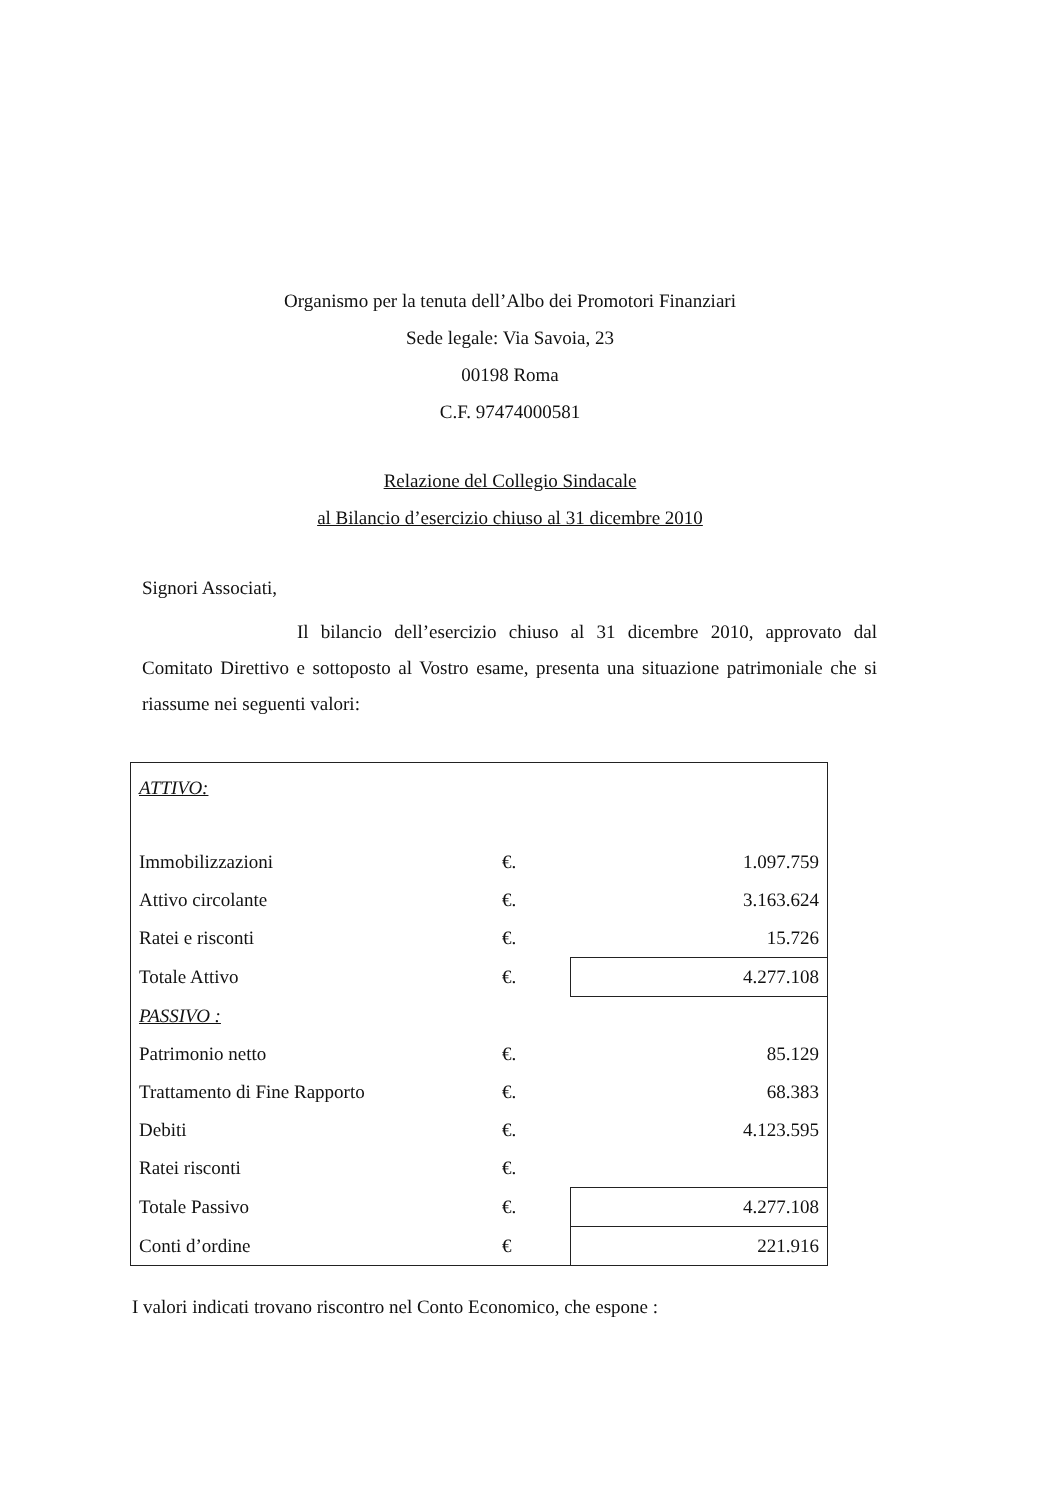Organismo per la tenuta dell’Albo dei Promotori Finanziari
Sede legale: Via Savoia, 23
00198 Roma
C.F. 97474000581
Relazione del Collegio Sindacale
al Bilancio d’esercizio chiuso al 31 dicembre 2010
Signori Associati,
Il bilancio dell’esercizio chiuso al 31 dicembre 2010, approvato dal Comitato Direttivo e sottoposto al Vostro esame, presenta una situazione patrimoniale che si riassume nei seguenti valori:
| ATTIVO: | | |
| Immobilizzazioni | €. | 1.097.759 |
| Attivo circolante | €. | 3.163.624 |
| Ratei e risconti | €. | 15.726 |
| Totale Attivo | €. | 4.277.108 |
| PASSIVO : | | |
| Patrimonio netto | €. | 85.129 |
| Trattamento di Fine Rapporto | €. | 68.383 |
| Debiti | €. | 4.123.595 |
| Ratei risconti | €. | |
| Totale Passivo | €. | 4.277.108 |
| Conti d’ordine | € | 221.916 |
I valori indicati trovano riscontro nel Conto Economico, che espone :